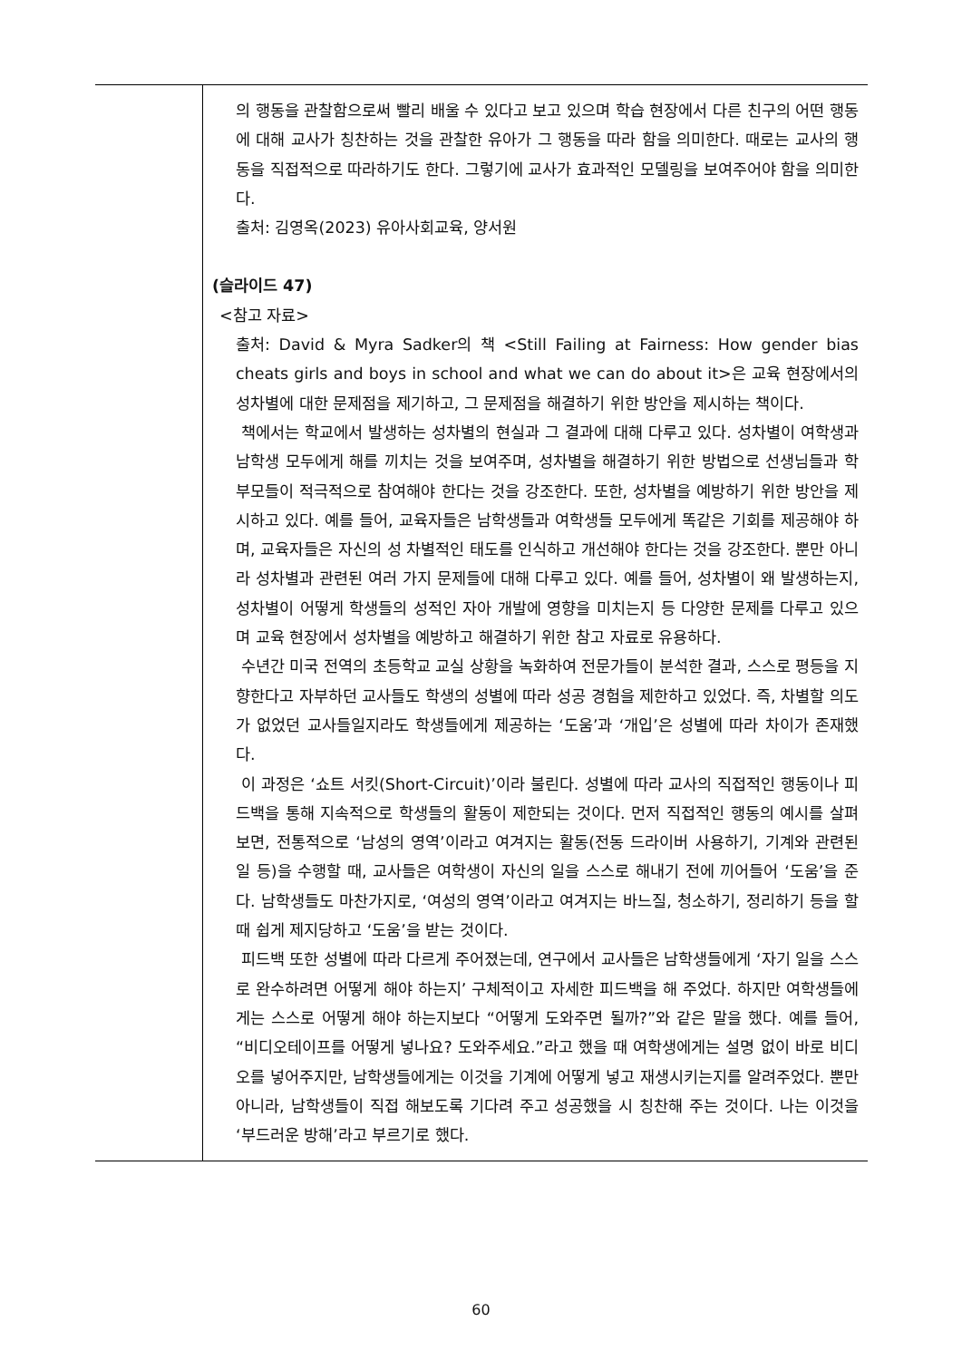| | 의 행동을 관찰함으로써 빨리 배울 수 있다고 보고 있으며 학습 현장에서 다른 친구의 어떤 행동에 대해 교사가 칭찬하는 것을 관찰한 유아가 그 행동을 따라 함을 의미한다. 때로는 교사의 행동을 직접적으로 따라하기도 한다. 그렇기에 교사가 효과적인 모델링을 보여주어야 함을 의미한다. 출처: 김영옥(2023) 유아사회교육, 양서원 (슬라이드 47) <참고 자료> 출처: David & Myra Sadker의 책 <Still Failing at Fairness: How gender bias cheats girls and boys in school and what we can do about it>은 교육 현장에서의 성차별에 대한 문제점을 제기하고, 그 문제점을 해결하기 위한 방안을 제시하는 책이다. 책에서는 학교에서 발생하는 성차별의 현실과 그 결과에 대해 다루고 있다. 성차별이 여학생과 남학생 모두에게 해를 끼치는 것을 보여주며, 성차별을 해결하기 위한 방법으로 선생님들과 학부모들이 적극적으로 참여해야 한다는 것을 강조한다. 또한, 성차별을 예방하기 위한 방안을 제시하고 있다. 예를 들어, 교육자들은 남학생들과 여학생들 모두에게 똑같은 기회를 제공해야 하며, 교육자들은 자신의 성 차별적인 태도를 인식하고 개선해야 한다는 것을 강조한다. 뿐만 아니라 성차별과 관련된 여러 가지 문제들에 대해 다루고 있다. 예를 들어, 성차별이 왜 발생하는지, 성차별이 어떻게 학생들의 성적인 자아 개발에 영향을 미치는지 등 다양한 문제를 다루고 있으며 교육 현장에서 성차별을 예방하고 해결하기 위한 참고 자료로 유용하다. 수년간 미국 전역의 초등학교 교실 상황을 녹화하여 전문가들이 분석한 결과, 스스로 평등을 지향한다고 자부하던 교사들도 학생의 성별에 따라 성공 경험을 제한하고 있었다. 즉, 차별할 의도가 없었던 교사들일지라도 학생들에게 제공하는 ‘도움’과 ‘개입’은 성별에 따라 차이가 존재했다. 이 과정은 ‘쇼트 서킷(Short-Circuit)’이라 불린다. 성별에 따라 교사의 직접적인 행동이나 피드백을 통해 지속적으로 학생들의 활동이 제한되는 것이다. 먼저 직접적인 행동의 예시를 살펴보면, 전통적으로 ‘남성의 영역’이라고 여겨지는 활동(전동 드라이버 사용하기, 기계와 관련된 일 등)을 수행할 때, 교사들은 여학생이 자신의 일을 스스로 해내기 전에 끼어들어 ‘도움’을 준다. 남학생들도 마찬가지로, ‘여성의 영역’이라고 여겨지는 바느질, 청소하기, 정리하기 등을 할 때 쉽게 제지당하고 ‘도움’을 받는 것이다. 피드백 또한 성별에 따라 다르게 주어졌는데, 연구에서 교사들은 남학생들에게 ‘자기 일을 스스로 완수하려면 어떻게 해야 하는지’ 구체적이고 자세한 피드백을 해 주었다. 하지만 여학생들에게는 스스로 어떻게 해야 하는지보다 “어떻게 도와주면 될까?”와 같은 말을 했다. 예를 들어, “비디오테이프를 어떻게 넣나요? 도와주세요.”라고 했을 때 여학생에게는 설명 없이 바로 비디오를 넣어주지만, 남학생들에게는 이것을 기계에 어떻게 넣고 재생시키는지를 알려주었다. 뿐만 아니라, 남학생들이 직접 해보도록 기다려 주고 성공했을 시 칭찬해 주는 것이다. 나는 이것을 ‘부드러운 방해’라고 부르기로 했다. |
60